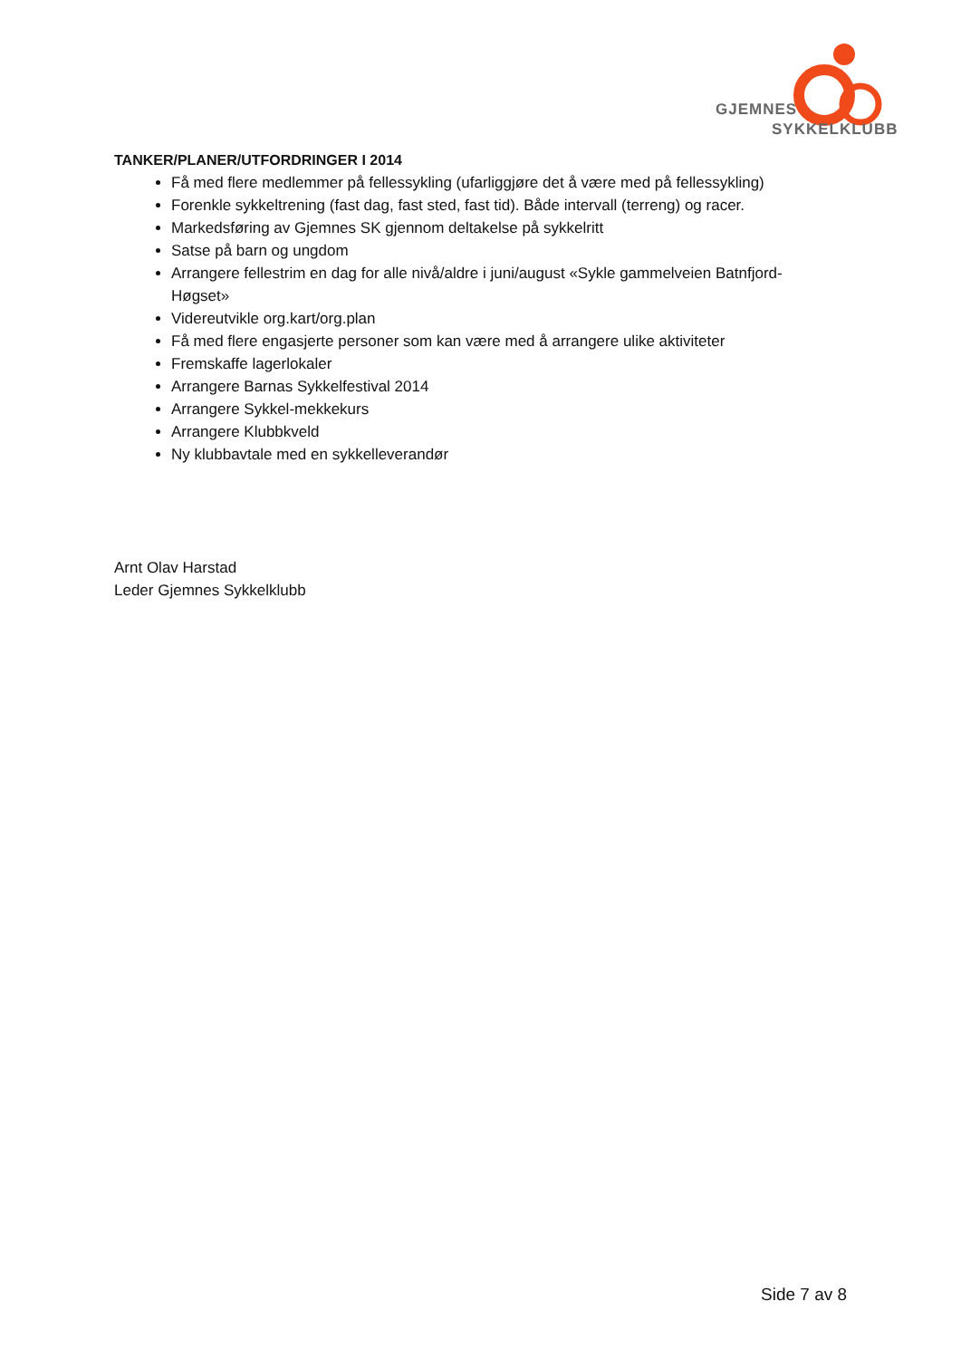GJEMNES
SYKKELKLUBB
TANKER/PLANER/UTFORDRINGER I 2014
Få med flere medlemmer på fellessykling (ufarliggjøre det å være med på fellessykling)
Forenkle sykkeltrening (fast dag, fast sted, fast tid). Både intervall (terreng) og racer.
Markedsføring av Gjemnes SK gjennom deltakelse på sykkelritt
Satse på barn og ungdom
Arrangere fellestrim en dag for alle nivå/aldre i juni/august «Sykle gammelveien Batnfjord-Høgset»
Videreutvikle org.kart/org.plan
Få med flere engasjerte personer som kan være med å arrangere ulike aktiviteter
Fremskaffe lagerlokaler
Arrangere Barnas Sykkelfestival 2014
Arrangere Sykkel-mekkekurs
Arrangere Klubbkveld
Ny klubbavtale med en sykkelleverandør
Arnt Olav Harstad
Leder Gjemnes Sykkelklubb
Side 7 av 8